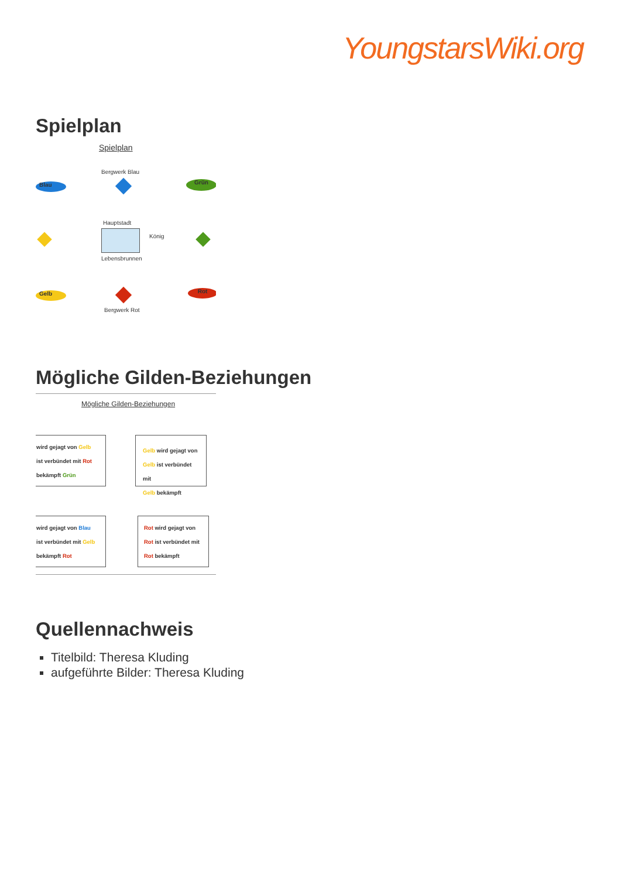YoungstarsWiki.org
Spielplan
Spielplan
Bergwerk Blau
Blau Grün
Hauptstadt
König
Lebensbrunnen
Gelb
Bergwerk Rot
Rot
Mögliche Gilden-Beziehungen
Mögliche Gilden-Beziehungen
wird gejagt von Gelb
ist verbündet mit Rot
bekämpft Grün
Gelb wird gejagt von
Gelb ist verbündet mit
Gelb bekämpft
wird gejagt von Blau
ist verbündet mit Gelb
bekämpft Rot
Rot wird gejagt von
Rot ist verbündet mit
Rot bekämpft
Quellennachweis
Titelbild: Theresa Kluding
aufgeführte Bilder: Theresa Kluding